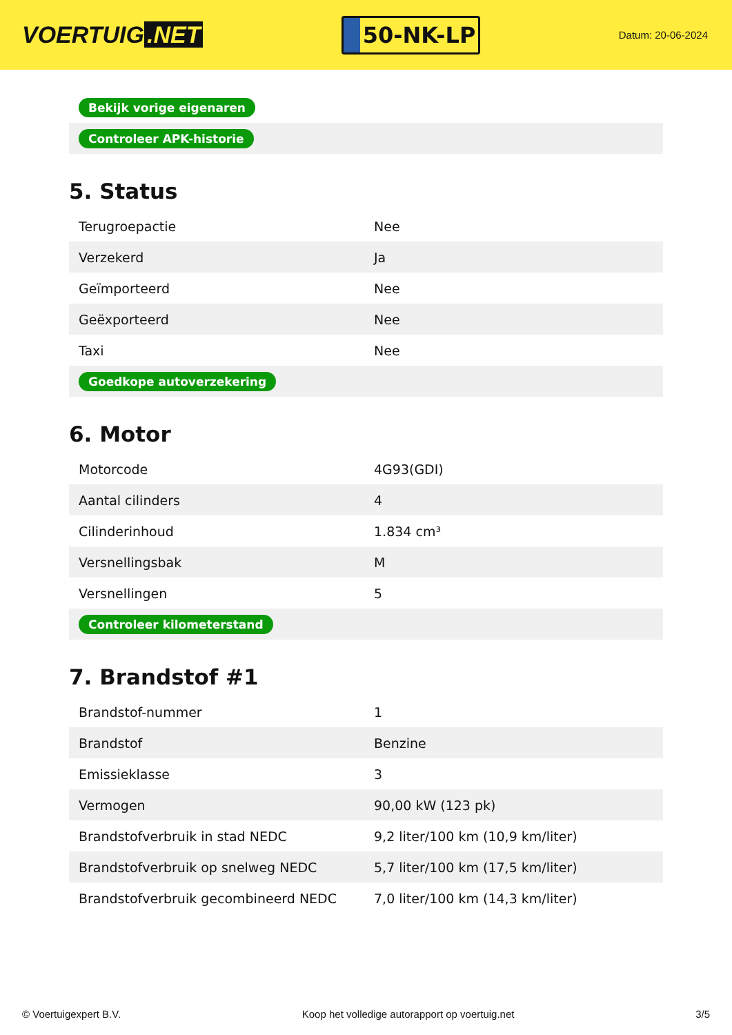VOERTUIG.NET
50-NK-LP
Datum: 20-06-2024
| Bekijk vorige eigenaren |
| Controleer APK-historie |
5. Status
| Terugroepactie | Nee |
| Verzekerd | Ja |
| Geïmporteerd | Nee |
| Geëxporteerd | Nee |
| Taxi | Nee |
| Goedkope autoverzekering | |
6. Motor
| Motorcode | 4G93(GDI) |
| Aantal cilinders | 4 |
| Cilinderinhoud | 1.834 cm³ |
| Versnellingsbak | M |
| Versnellingen | 5 |
| Controleer kilometerstand | |
7. Brandstof #1
| Brandstof-nummer | 1 |
| Brandstof | Benzine |
| Emissieklasse | 3 |
| Vermogen | 90,00 kW (123 pk) |
| Brandstofverbruik in stad NEDC | 9,2 liter/100 km (10,9 km/liter) |
| Brandstofverbruik op snelweg NEDC | 5,7 liter/100 km (17,5 km/liter) |
| Brandstofverbruik gecombineerd NEDC | 7,0 liter/100 km (14,3 km/liter) |
© Voertuigexpert B.V. Koop het volledige autorapport op voertuig.net 3/5